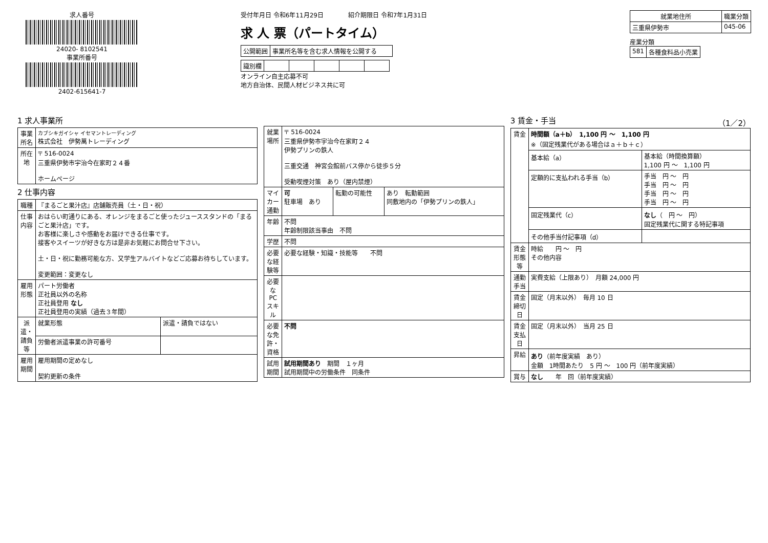求人番号
24020- 8102541
事業所番号
2402-615641-7
受付年月日 令和6年11月29日　　　　紹介期限日 令和7年1月31日
求 人 票（パートタイム）
| 公開範囲 | 事業所名等を含む求人情報を公開する |
| 識別欄 | | | | | |
オンライン自主応募不可
地方自治体、民間人材ビジネス共に可
| 就業地住所 | 職業分類 |
| --- | --- |
| 三重県伊勢市 | 045-06 |
産業分類
| 581 | 各種食料品小売業 |
1 求人事業所
| 事業所名 | カブシキガイシャ イセマントレーディング 株式会社 伊勢萬トレーディング |
| 所在地 | 〒 516-0024 三重県伊勢市宇治今在家町２４番 ホームページ |
2 仕事内容
| 職種 | 『まるごと果汁店』店舗販売員（土・日・祝） | |
| 仕事内容 | おはらい町通りにある、オレンジをまるごと使ったジューススタンドの「まるごと果汁店」です。 お客様に楽しさや感動をお届けできる仕事です。 接客やスイーツが好きな方は是非お気軽にお問合せ下さい。 土・日・祝に勤務可能な方、又学生アルバイトなどご応募お待ちしています。 変更範囲：変更なし | |
| 雇用形態 | パート労働者 正社員以外の名称 正社員登用 なし 正社員登用の実績（過去３年間） | |
| 派遣・請負等 | 就業形態 | 派遣・請負ではない |
| | 労働者派遣事業の許可番号 | |
| 雇用期間 | 雇用期間の定めなし 契約更新の条件 | |
| 就業場所 | 〒 516-0024 三重県伊勢市宇治今在家町２４ 伊勢プリンの鉄人 三重交通 神宮会館前バス停から徒歩５分 受動喫煙対策 あり（屋内禁煙） | | |
| マイカー通勤 | 可 駐車場 あり | 転勤の可能性 | あり 転勤範囲 同敷地内の「伊勢プリンの鉄人」 |
| 年齢 | 不問 年齢制限該当事由 不問 | | |
| 学歴 | 不問 | | |
| 必要な経験等 | 必要な経験・知識・技能等 不問 | | |
| 必要なPCスキル | | | |
| 必要な免許・資格 | 不問 | | |
| 試用期間 | 試用期間あり 期間 １ヶ月 試用期間中の労働条件 同条件 | | |
3 賃金・手当 （1／2）
| 賃金 | 時間額（a＋b） 1,100 円 〜 1,100 円 ※（固定残業代がある場合はａ＋ｂ＋ｃ） | |
| | 基本給（a） | 基本給（時間換算額） 1,100 円 〜 1,100 円 |
| | 定額的に支払われる手当（b） | 手当 円 〜 円 手当 円 〜 円 手当 円 〜 円 手当 円 〜 円 |
| | 固定残業代（c） | なし （ 円 〜 円） 固定残業代に関する特記事項 |
| | その他手当付記事項（d） | |
| 賃金形態等 | 時給 円 〜 円 その他内容 | |
| 通勤手当 | 実費支給（上限あり） 月額 24,000 円 | |
| 賃金締切日 | 固定（月末以外） 毎月 10 日 | |
| 賃金支払日 | 固定（月末以外） 当月 25 日 | |
| 昇給 | あり （前年度実績 あり） 金額 1時間あたり 5 円 〜 100 円（前年度実績） | |
| 賞与 | なし 年 回（前年度実績） | |